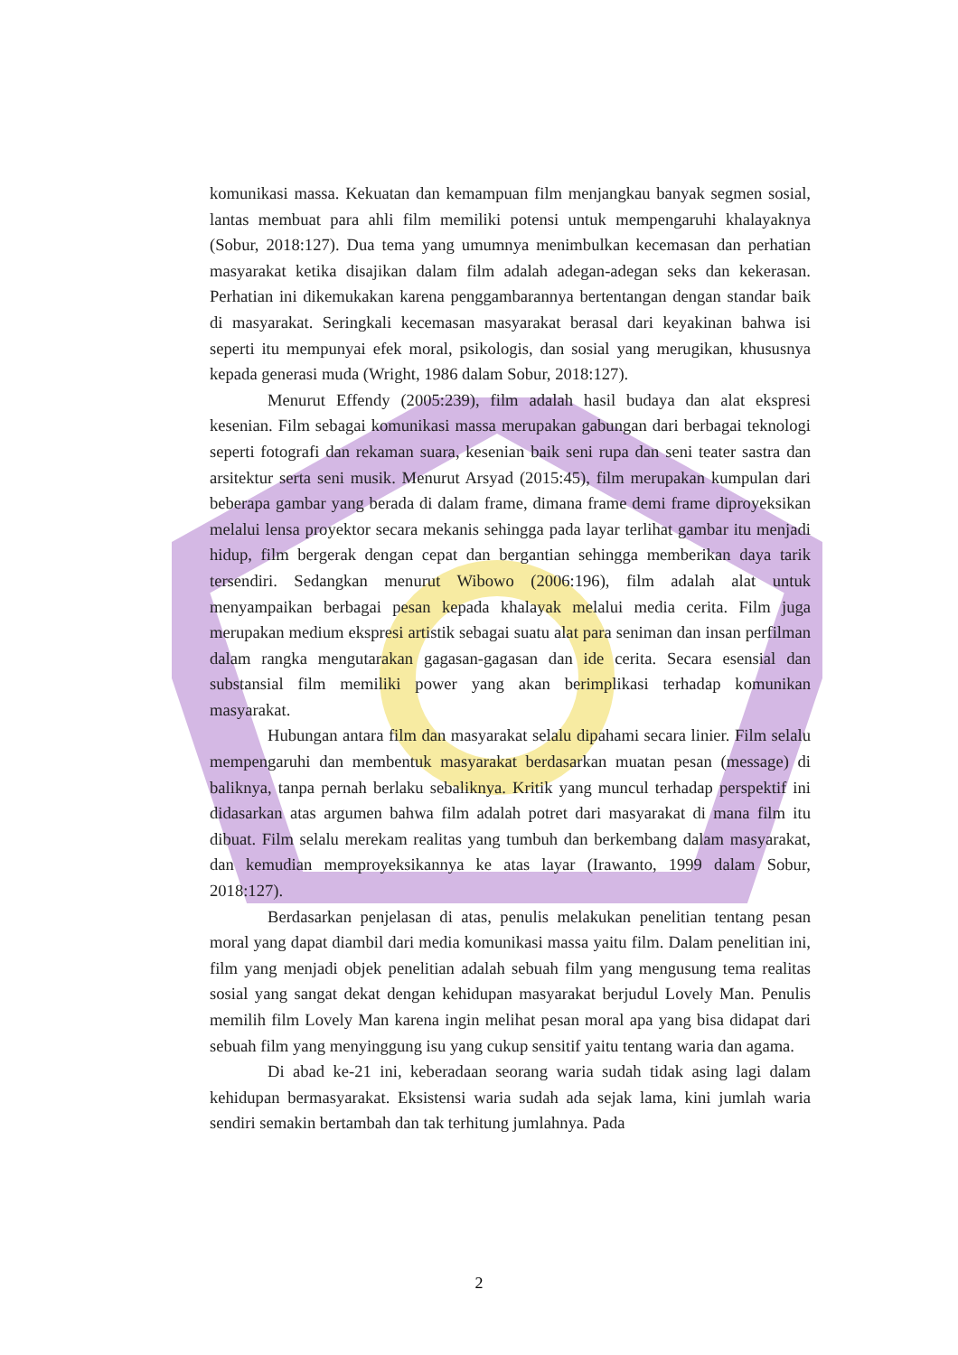komunikasi massa. Kekuatan dan kemampuan film menjangkau banyak segmen sosial, lantas membuat para ahli film memiliki potensi untuk mempengaruhi khalayaknya (Sobur, 2018:127). Dua tema yang umumnya menimbulkan kecemasan dan perhatian masyarakat ketika disajikan dalam film adalah adegan-adegan seks dan kekerasan. Perhatian ini dikemukakan karena penggambarannya bertentangan dengan standar baik di masyarakat. Seringkali kecemasan masyarakat berasal dari keyakinan bahwa isi seperti itu mempunyai efek moral, psikologis, dan sosial yang merugikan, khususnya kepada generasi muda (Wright, 1986 dalam Sobur, 2018:127).
Menurut Effendy (2005:239), film adalah hasil budaya dan alat ekspresi kesenian. Film sebagai komunikasi massa merupakan gabungan dari berbagai teknologi seperti fotografi dan rekaman suara, kesenian baik seni rupa dan seni teater sastra dan arsitektur serta seni musik. Menurut Arsyad (2015:45), film merupakan kumpulan dari beberapa gambar yang berada di dalam frame, dimana frame demi frame diproyeksikan melalui lensa proyektor secara mekanis sehingga pada layar terlihat gambar itu menjadi hidup, film bergerak dengan cepat dan bergantian sehingga memberikan daya tarik tersendiri. Sedangkan menurut Wibowo (2006:196), film adalah alat untuk menyampaikan berbagai pesan kepada khalayak melalui media cerita. Film juga merupakan medium ekspresi artistik sebagai suatu alat para seniman dan insan perfilman dalam rangka mengutarakan gagasan-gagasan dan ide cerita. Secara esensial dan substansial film memiliki power yang akan berimplikasi terhadap komunikan masyarakat.
Hubungan antara film dan masyarakat selalu dipahami secara linier. Film selalu mempengaruhi dan membentuk masyarakat berdasarkan muatan pesan (message) di baliknya, tanpa pernah berlaku sebaliknya. Kritik yang muncul terhadap perspektif ini didasarkan atas argumen bahwa film adalah potret dari masyarakat di mana film itu dibuat. Film selalu merekam realitas yang tumbuh dan berkembang dalam masyarakat, dan kemudian memproyeksikannya ke atas layar (Irawanto, 1999 dalam Sobur, 2018:127).
Berdasarkan penjelasan di atas, penulis melakukan penelitian tentang pesan moral yang dapat diambil dari media komunikasi massa yaitu film. Dalam penelitian ini, film yang menjadi objek penelitian adalah sebuah film yang mengusung tema realitas sosial yang sangat dekat dengan kehidupan masyarakat berjudul Lovely Man. Penulis memilih film Lovely Man karena ingin melihat pesan moral apa yang bisa didapat dari sebuah film yang menyinggung isu yang cukup sensitif yaitu tentang waria dan agama.
Di abad ke-21 ini, keberadaan seorang waria sudah tidak asing lagi dalam kehidupan bermasyarakat. Eksistensi waria sudah ada sejak lama, kini jumlah waria sendiri semakin bertambah dan tak terhitung jumlahnya. Pada
2